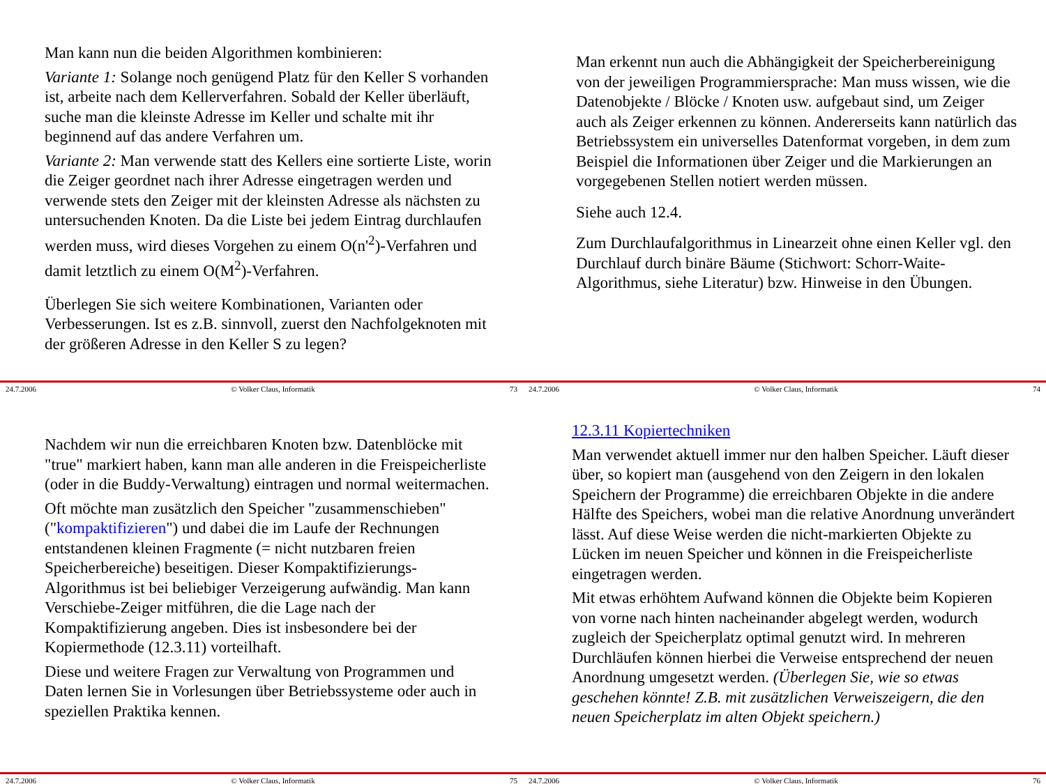Man kann nun die beiden Algorithmen kombinieren:
Variante 1: Solange noch genügend Platz für den Keller S vorhanden ist, arbeite nach dem Kellerverfahren. Sobald der Keller überläuft, suche man die kleinste Adresse im Keller und schalte mit ihr beginnend auf das andere Verfahren um.
Variante 2: Man verwende statt des Kellers eine sortierte Liste, worin die Zeiger geordnet nach ihrer Adresse eingetragen werden und verwende stets den Zeiger mit der kleinsten Adresse als nächsten zu untersuchenden Knoten. Da die Liste bei jedem Eintrag durchlaufen werden muss, wird dieses Vorgehen zu einem O(n'<sup>2</sup>)-Verfahren und damit letztlich zu einem O(M<sup>2</sup>)-Verfahren.
Überlegen Sie sich weitere Kombinationen, Varianten oder Verbesserungen. Ist es z.B. sinnvoll, zuerst den Nachfolgeknoten mit der größeren Adresse in den Keller S zu legen?
24.7.2006 © Volker Claus, Informatik 73
Man erkennt nun auch die Abhängigkeit der Speicherbereinigung von der jeweiligen Programmiersprache: Man muss wissen, wie die Datenobjekte / Blöcke / Knoten usw. aufgebaut sind, um Zeiger auch als Zeiger erkennen zu können. Andererseits kann natürlich das Betriebssystem ein universelles Datenformat vorgeben, in dem zum Beispiel die Informationen über Zeiger und die Markierungen an vorgegebenen Stellen notiert werden müssen.
Siehe auch 12.4.
Zum Durchlaufalgorithmus in Linearzeit ohne einen Keller vgl. den Durchlauf durch binäre Bäume (Stichwort: Schorr-Waite-Algorithmus, siehe Literatur) bzw. Hinweise in den Übungen.
24.7.2006 © Volker Claus, Informatik 74
Nachdem wir nun die erreichbaren Knoten bzw. Datenblöcke mit "true" markiert haben, kann man alle anderen in die Freispeicherliste (oder in die Buddy-Verwaltung) eintragen und normal weitermachen.
Oft möchte man zusätzlich den Speicher "zusammenschieben" ("kompaktifizieren") und dabei die im Laufe der Rechnungen entstandenen kleinen Fragmente (= nicht nutzbaren freien Speicherbereiche) beseitigen. Dieser Kompaktifizierungs-Algorithmus ist bei beliebiger Verzeigerung aufwändig. Man kann Verschiebe-Zeiger mitführen, die die Lage nach der Kompaktifizierung angeben. Dies ist insbesondere bei der Kopiermethode (12.3.11) vorteilhaft.
Diese und weitere Fragen zur Verwaltung von Programmen und Daten lernen Sie in Vorlesungen über Betriebssysteme oder auch in speziellen Praktika kennen.
24.7.2006 © Volker Claus, Informatik 75
12.3.11 Kopiertechniken
Man verwendet aktuell immer nur den halben Speicher. Läuft dieser über, so kopiert man (ausgehend von den Zeigern in den lokalen Speichern der Programme) die erreichbaren Objekte in die andere Hälfte des Speichers, wobei man die relative Anordnung unverändert lässt. Auf diese Weise werden die nicht-markierten Objekte zu Lücken im neuen Speicher und können in die Freispeicherliste eingetragen werden.
Mit etwas erhöhtem Aufwand können die Objekte beim Kopieren von vorne nach hinten nacheinander abgelegt werden, wodurch zugleich der Speicherplatz optimal genutzt wird. In mehreren Durchläufen können hierbei die Verweise entsprechend der neuen Anordnung umgesetzt werden. (Überlegen Sie, wie so etwas geschehen könnte! Z.B. mit zusätzlichen Verweiszeigern, die den neuen Speicherplatz im alten Objekt speichern.)
24.7.2006 © Volker Claus, Informatik 76